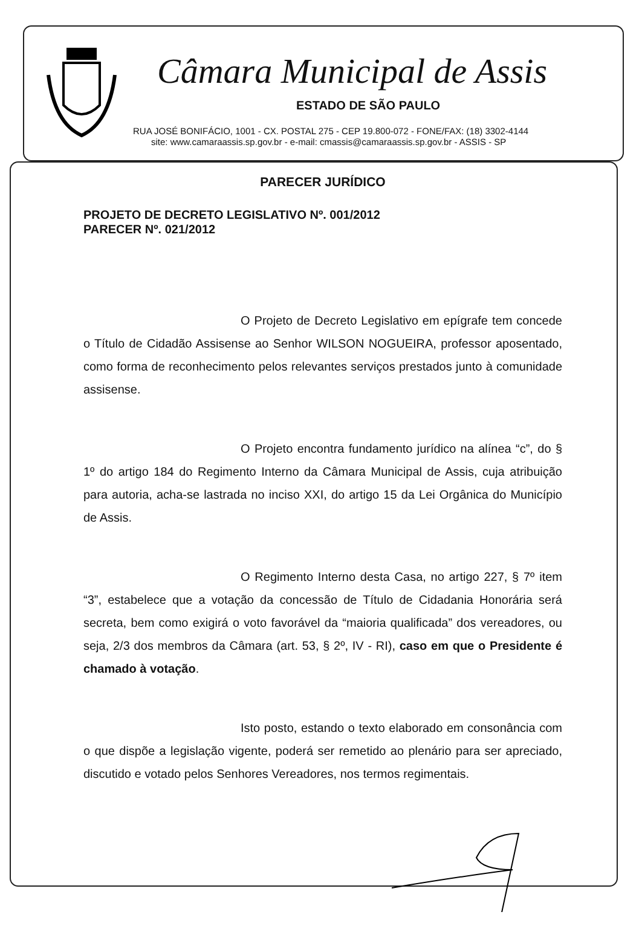Câmara Municipal de Assis
ESTADO DE SÃO PAULO
RUA JOSÉ BONIFÁCIO, 1001 - CX. POSTAL 275 - CEP 19.800-072 - FONE/FAX: (18) 3302-4144
site: www.camaraassis.sp.gov.br - e-mail: cmassis@camaraassis.sp.gov.br - ASSIS - SP
PARECER JURÍDICO
PROJETO DE DECRETO LEGISLATIVO Nº. 001/2012
PARECER Nº. 021/2012
O Projeto de Decreto Legislativo em epígrafe tem concede o Título de Cidadão Assisense ao Senhor WILSON NOGUEIRA, professor aposentado, como forma de reconhecimento pelos relevantes serviços prestados junto à comunidade assisense.
O Projeto encontra fundamento jurídico na alínea “c”, do § 1º do artigo 184 do Regimento Interno da Câmara Municipal de Assis, cuja atribuição para autoria, acha-se lastrada no inciso XXI, do artigo 15 da Lei Orgânica do Município de Assis.
O Regimento Interno desta Casa, no artigo 227, § 7º item “3”, estabelece que a votação da concessão de Título de Cidadania Honorária será secreta, bem como exigirá o voto favorável da “maioria qualificada” dos vereadores, ou seja, 2/3 dos membros da Câmara (art. 53, § 2º, IV - RI), caso em que o Presidente é chamado à votação.
Isto posto, estando o texto elaborado em consonância com o que dispõe a legislação vigente, poderá ser remetido ao plenário para ser apreciado, discutido e votado pelos Senhores Vereadores, nos termos regimentais.